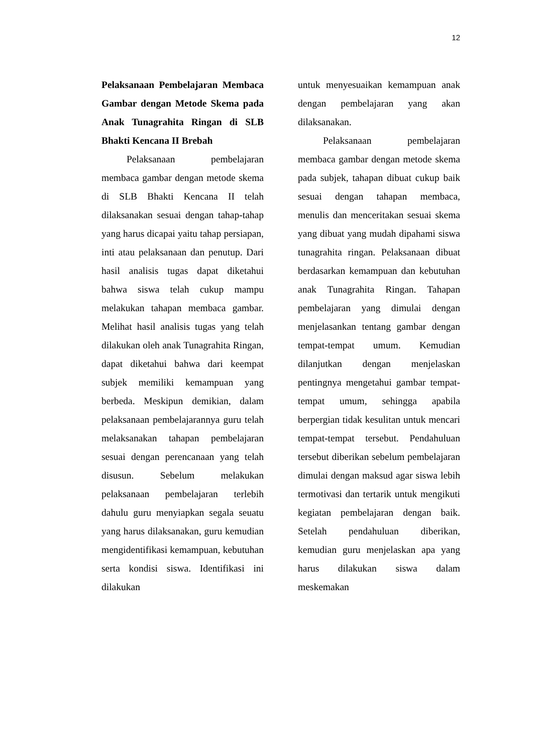12
Pelaksanaan Pembelajaran Membaca Gambar dengan Metode Skema pada Anak Tunagrahita Ringan di SLB Bhakti Kencana II Brebah
Pelaksanaan pembelajaran membaca gambar dengan metode skema di SLB Bhakti Kencana II telah dilaksanakan sesuai dengan tahap-tahap yang harus dicapai yaitu tahap persiapan, inti atau pelaksanaan dan penutup. Dari hasil analisis tugas dapat diketahui bahwa siswa telah cukup mampu melakukan tahapan membaca gambar. Melihat hasil analisis tugas yang telah dilakukan oleh anak Tunagrahita Ringan, dapat diketahui bahwa dari keempat subjek memiliki kemampuan yang berbeda. Meskipun demikian, dalam pelaksanaan pembelajarannya guru telah melaksanakan tahapan pembelajaran sesuai dengan perencanaan yang telah disusun. Sebelum melakukan pelaksanaan pembelajaran terlebih dahulu guru menyiapkan segala seuatu yang harus dilaksanakan, guru kemudian mengidentifikasi kemampuan, kebutuhan serta kondisi siswa. Identifikasi ini dilakukan
untuk menyesuaikan kemampuan anak dengan pembelajaran yang akan dilaksanakan.
Pelaksanaan pembelajaran membaca gambar dengan metode skema pada subjek, tahapan dibuat cukup baik sesuai dengan tahapan membaca, menulis dan menceritakan sesuai skema yang dibuat yang mudah dipahami siswa tunagrahita ringan. Pelaksanaan dibuat berdasarkan kemampuan dan kebutuhan anak Tunagrahita Ringan. Tahapan pembelajaran yang dimulai dengan menjelasankan tentang gambar dengan tempat-tempat umum. Kemudian dilanjutkan dengan menjelaskan pentingnya mengetahui gambar tempat-tempat umum, sehingga apabila berpergian tidak kesulitan untuk mencari tempat-tempat tersebut. Pendahuluan tersebut diberikan sebelum pembelajaran dimulai dengan maksud agar siswa lebih termotivasi dan tertarik untuk mengikuti kegiatan pembelajaran dengan baik. Setelah pendahuluan diberikan, kemudian guru menjelaskan apa yang harus dilakukan siswa dalam meskemakan